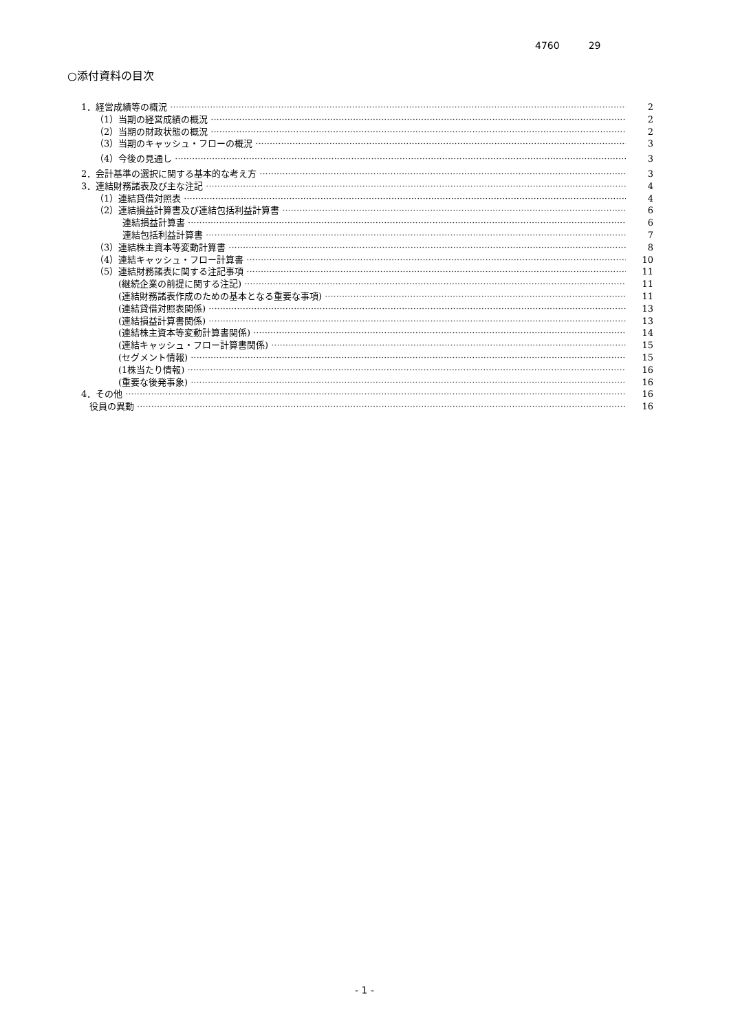4760 29
○添付資料の目次
1．経営成績等の概況 2
（1）当期の経営成績の概況 2
（2）当期の財政状態の概況 2
（3）当期のキャッシュ・フローの概況 3
（4）今後の見通し 3
2．会計基準の選択に関する基本的な考え方 3
3．連結財務諸表及び主な注記 4
（1）連結貸借対照表 4
（2）連結損益計算書及び連結包括利益計算書 6
連結損益計算書 6
連結包括利益計算書 7
（3）連結株主資本等変動計算書 8
（4）連結キャッシュ・フロー計算書 10
（5）連結財務諸表に関する注記事項 11
(継続企業の前提に関する注記) 11
(連結財務諸表作成のための基本となる重要な事項) 11
(連結貸借対照表関係) 13
(連結損益計算書関係) 13
(連結株主資本等変動計算書関係) 14
(連結キャッシュ・フロー計算書関係) 15
(セグメント情報) 15
(1株当たり情報) 16
(重要な後発事象) 16
4．その他 16
役員の異動 16
- 1 -